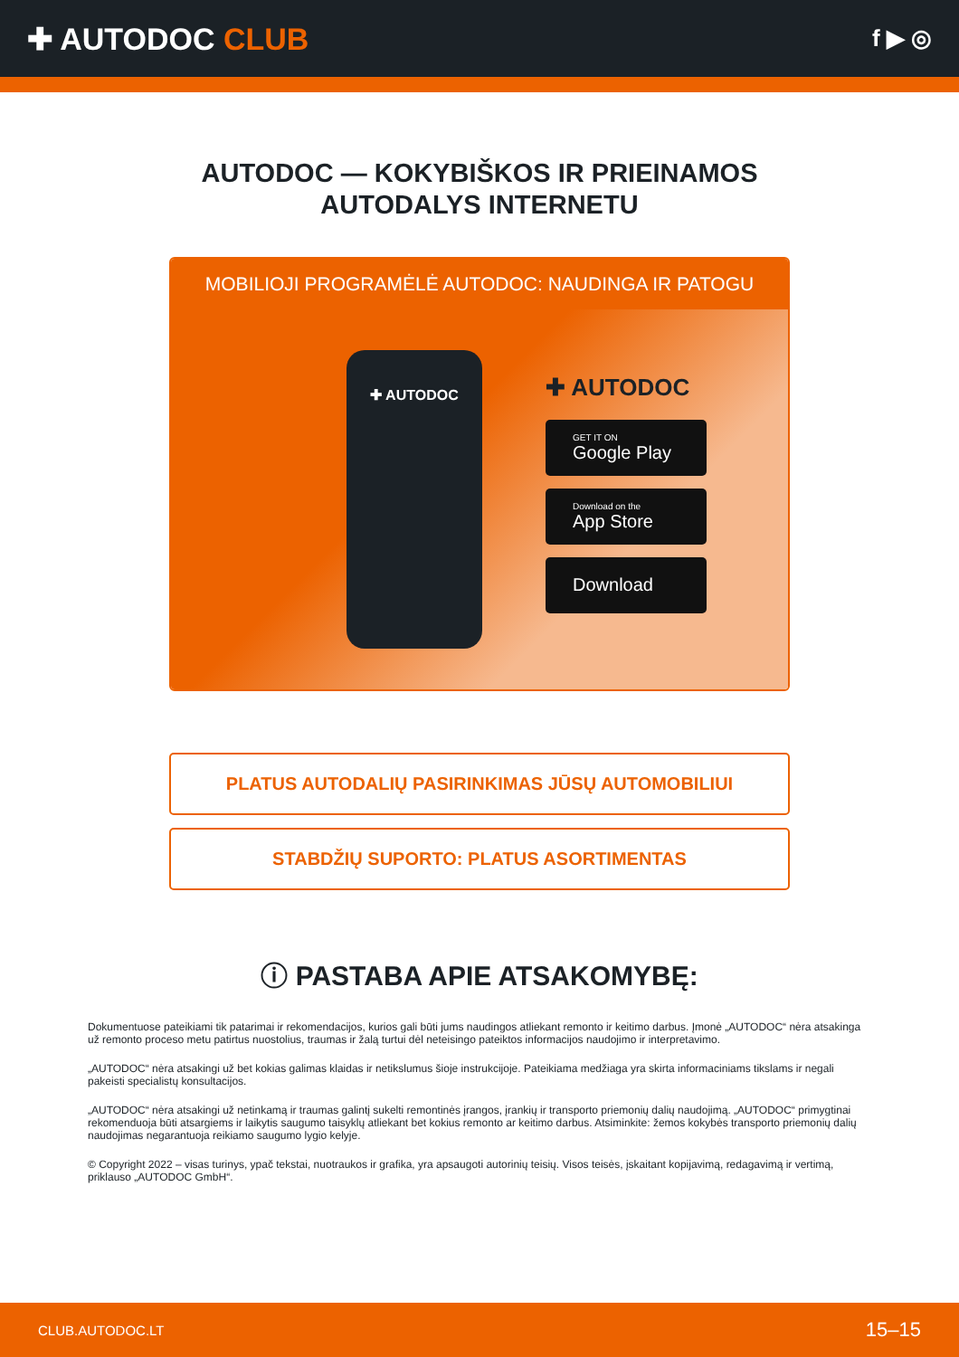✚ AUTODOC CLUB
f ▶ ◎
AUTODOC — KOKYBIŠKOS IR PRIEINAMOS
AUTODALYS INTERNETU
MOBILIOJI PROGRAMĖLĖ AUTODOC: NAUDINGA IR PATOGU
✚ AUTODOC
✚ AUTODOC
GET IT ON
Google Play
Download on the
App Store
Download
PLATUS AUTODALIŲ PASIRINKIMAS JŪSŲ AUTOMOBILIUI
STABDŽIŲ SUPORTO: PLATUS ASORTIMENTAS
ⓘ PASTABA APIE ATSAKOMYBĘ:
Dokumentuose pateikiami tik patarimai ir rekomendacijos, kurios gali būti jums naudingos atliekant remonto ir keitimo darbus. Įmonė „AUTODOC“ nėra atsakinga už remonto proceso metu patirtus nuostolius, traumas ir žalą turtui dėl neteisingo pateiktos informacijos naudojimo ir interpretavimo.
„AUTODOC“ nėra atsakingi už bet kokias galimas klaidas ir netikslumus šioje instrukcijoje. Pateikiama medžiaga yra skirta informaciniams tikslams ir negali pakeisti specialistų konsultacijos.
„AUTODOC“ nėra atsakingi už netinkamą ir traumas galintį sukelti remontinės įrangos, įrankių ir transporto priemonių dalių naudojimą. „AUTODOC“ primygtinai rekomenduoja būti atsargiems ir laikytis saugumo taisyklų atliekant bet kokius remonto ar keitimo darbus. Atsiminkite: žemos kokybės transporto priemonių dalių naudojimas negarantuoja reikiamo saugumo lygio kelyje.
© Copyright 2022 – visas turinys, ypač tekstai, nuotraukos ir grafika, yra apsaugoti autorinių teisių. Visos teisės, įskaitant kopijavimą, redagavimą ir vertimą, priklauso „AUTODOC GmbH“.
CLUB.AUTODOC.LT 15–15